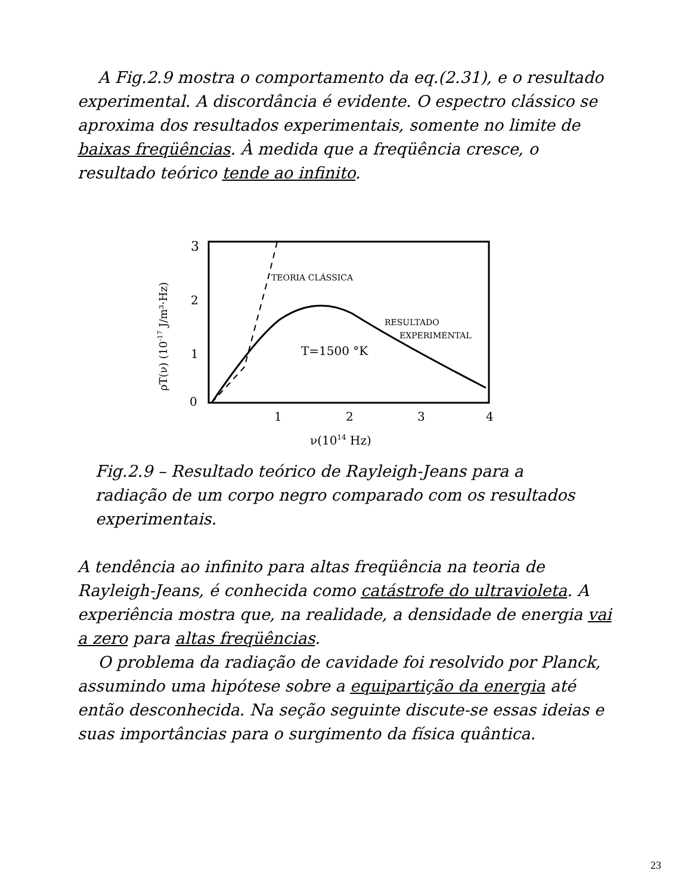A Fig.2.9 mostra o comportamento da eq.(2.31), e o resultado experimental. A discordância é evidente. O espectro clássico se aproxima dos resultados experimentais, somente no limite de baixas freqüências. À medida que a freqüência cresce, o resultado teórico tende ao infinito.
3
2
1
0
1
2
3
4
ν(1014 Hz)
ρT(ν) (10-17 J/m³·Hz)
TEORIA CLÁSSICA
RESULTADO
EXPERIMENTAL
T=1500 °K
Fig.2.9 – Resultado teórico de Rayleigh-Jeans para a radiação de um corpo negro comparado com os resultados experimentais.
A tendência ao infinito para altas freqüência na teoria de Rayleigh-Jeans, é conhecida como catástrofe do ultravioleta. A experiência mostra que, na realidade, a densidade de energia vai a zero para altas freqüências.
O problema da radiação de cavidade foi resolvido por Planck, assumindo uma hipótese sobre a equipartição da energia até então desconhecida. Na seção seguinte discute-se essas ideias e suas importâncias para o surgimento da física quântica.
23